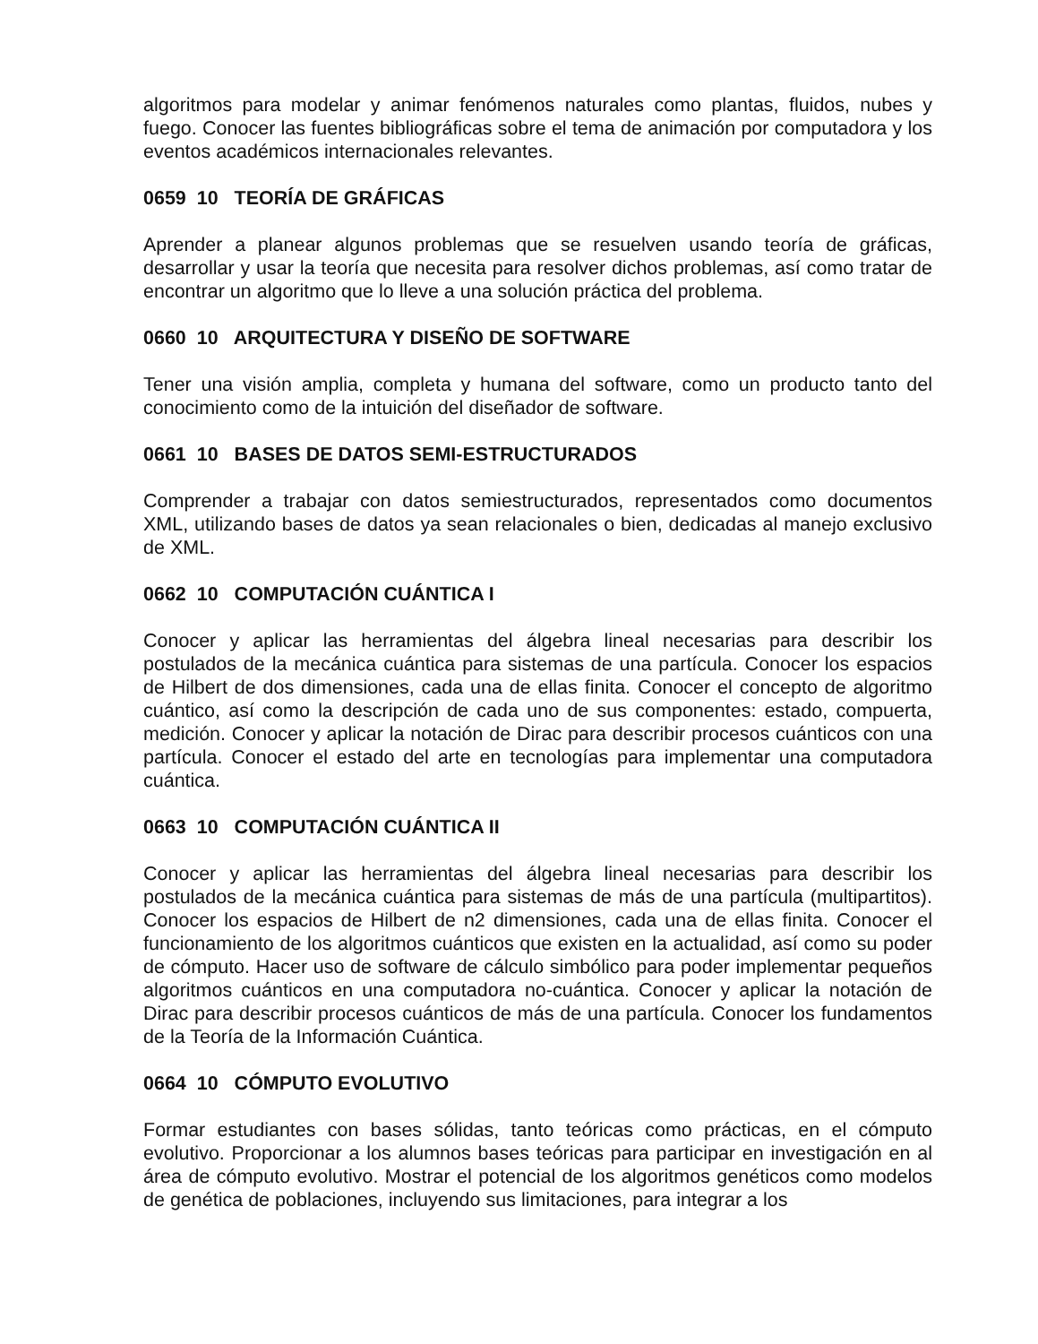algoritmos para modelar y animar fenómenos naturales como plantas, fluidos, nubes y fuego. Conocer las fuentes bibliográficas sobre el tema de animación por computadora y los eventos académicos internacionales relevantes.
0659 10 TEORÍA DE GRÁFICAS
Aprender a planear algunos problemas que se resuelven usando teoría de gráficas, desarrollar y usar la teoría que necesita para resolver dichos problemas, así como tratar de encontrar un algoritmo que lo lleve a una solución práctica del problema.
0660 10 ARQUITECTURA Y DISEÑO DE SOFTWARE
Tener una visión amplia, completa y humana del software, como un producto tanto del conocimiento como de la intuición del diseñador de software.
0661 10 BASES DE DATOS SEMI-ESTRUCTURADOS
Comprender a trabajar con datos semiestructurados, representados como documentos XML, utilizando bases de datos ya sean relacionales o bien, dedicadas al manejo exclusivo de XML.
0662 10 COMPUTACIÓN CUÁNTICA I
Conocer y aplicar las herramientas del álgebra lineal necesarias para describir los postulados de la mecánica cuántica para sistemas de una partícula. Conocer los espacios de Hilbert de dos dimensiones, cada una de ellas finita. Conocer el concepto de algoritmo cuántico, así como la descripción de cada uno de sus componentes: estado, compuerta, medición. Conocer y aplicar la notación de Dirac para describir procesos cuánticos con una partícula. Conocer el estado del arte en tecnologías para implementar una computadora cuántica.
0663 10 COMPUTACIÓN CUÁNTICA II
Conocer y aplicar las herramientas del álgebra lineal necesarias para describir los postulados de la mecánica cuántica para sistemas de más de una partícula (multipartitos). Conocer los espacios de Hilbert de n2 dimensiones, cada una de ellas finita. Conocer el funcionamiento de los algoritmos cuánticos que existen en la actualidad, así como su poder de cómputo. Hacer uso de software de cálculo simbólico para poder implementar pequeños algoritmos cuánticos en una computadora no-cuántica. Conocer y aplicar la notación de Dirac para describir procesos cuánticos de más de una partícula. Conocer los fundamentos de la Teoría de la Información Cuántica.
0664 10 CÓMPUTO EVOLUTIVO
Formar estudiantes con bases sólidas, tanto teóricas como prácticas, en el cómputo evolutivo. Proporcionar a los alumnos bases teóricas para participar en investigación en al área de cómputo evolutivo. Mostrar el potencial de los algoritmos genéticos como modelos de genética de poblaciones, incluyendo sus limitaciones, para integrar a los